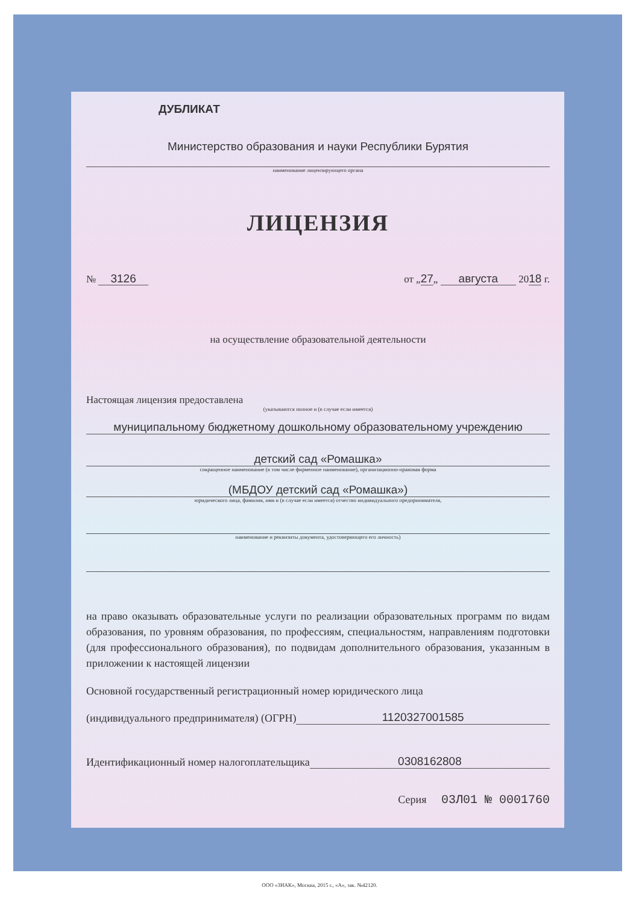ДУБЛИКАТ
Министерство образования и науки Республики Бурятия
наименование лицензирующего органа
ЛИЦЕНЗИЯ
№ 3126 от „27„ августа 2018 г.
на осуществление образовательной деятельности
Настоящая лицензия предоставлена
(указываются полное и (в случае если имеется)
муниципальному бюджетному дошкольному образовательному учреждению
детский сад «Ромашка»
сокращенное наименование (в том числе фирменное наименование), организационно-правовая форма
(МБДОУ детский сад «Ромашка»)
юридического лица, фамилия, имя и (в случае если имеется) отчество индивидуального предпринимателя,
наименование и реквизиты документа, удостоверяющего его личность)
на право оказывать образовательные услуги по реализации образовательных программ по видам образования, по уровням образования, по профессиям, специальностям, направлениям подготовки (для профессионального образования), по подвидам дополнительного образования, указанным в приложении к настоящей лицензии
Основной государственный регистрационный номер юридического лица
(индивидуального предпринимателя) (ОГРН) 1120327001585
Идентификационный номер налогоплательщика 0308162808
Серия 03Л01 № 0001760
ООО «ЗНАК», Москва, 2015 г., «А», зак. №42120.